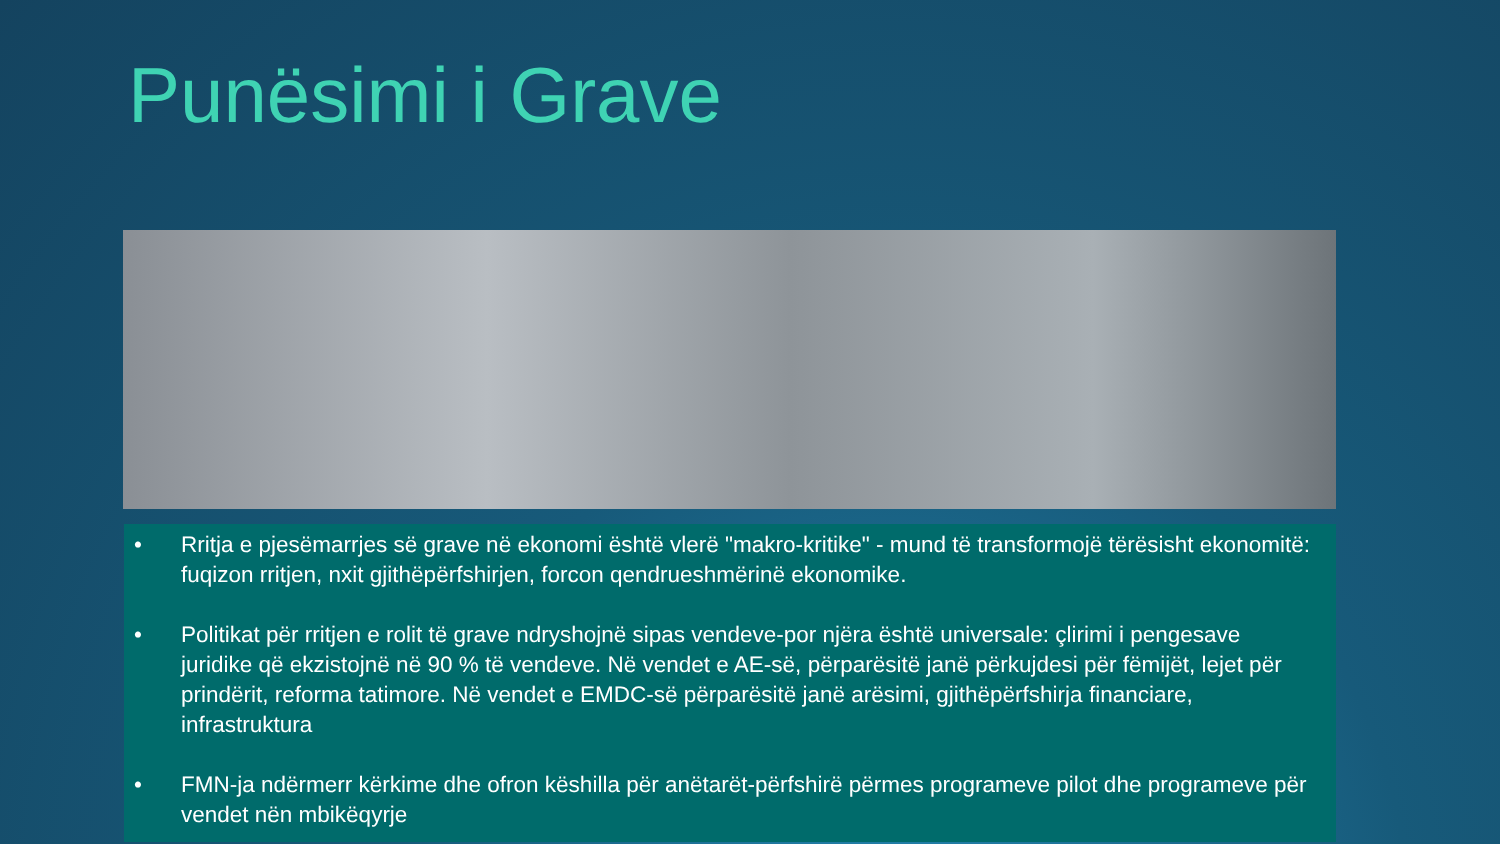Punësimi i Grave
• Rritja e pjesëmarrjes së grave në ekonomi është vlerë "makro-kritike" - mund të transformojë tërësisht ekonomitë: fuqizon rritjen, nxit gjithëpërfshirjen, forcon qendrueshmërinë ekonomike.
• Politikat për rritjen e rolit të grave ndryshojnë sipas vendeve-por njëra është universale: çlirimi i pengesave juridike që ekzistojnë në 90 % të vendeve. Në vendet e AE-së, përparësitë janë përkujdesi për fëmijët, lejet për prindërit, reforma tatimore. Në vendet e EMDC-së përparësitë janë arësimi, gjithëpërfshirja financiare, infrastruktura
• FMN-ja ndërmerr kërkime dhe ofron këshilla për anëtarët-përfshirë përmes programeve pilot dhe programeve për vendet nën mbikëqyrje